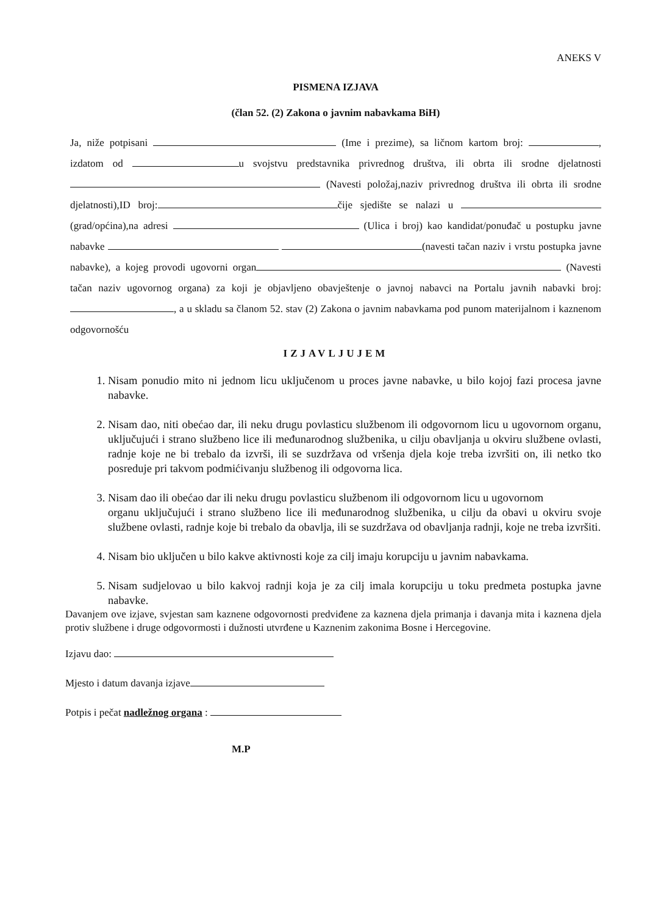ANEKS V
PISMENA IZJAVA
(član 52. (2) Zakona o javnim nabavkama BiH)
Ja, niže potpisani (Ime i prezime), sa ličnom kartom broj: , izdatom od u svojstvu predstavnika privrednog društva, ili obrta ili srodne djelatnosti (Navesti položaj,naziv privrednog društva ili obrta ili srodne djelatnosti),ID broj: čije sjedište se nalazi u (grad/općina),na adresi (Ulica i broj) kao kandidat/ponuđač u postupku javne nabavke (navesti tačan naziv i vrstu postupka javne nabavke), a kojeg provodi ugovorni organ (Navesti tačan naziv ugovornog organa) za koji je objavljeno obavještenje o javnoj nabavci na Portalu javnih nabavki broj: , a u skladu sa članom 52. stav (2) Zakona o javnim nabavkama pod punom materijalnom i kaznenom odgovornošću
IZJAVLJUJEM
1. Nisam ponudio mito ni jednom licu uključenom u proces javne nabavke, u bilo kojoj fazi procesa javne nabavke.
2. Nisam dao, niti obećao dar, ili neku drugu povlasticu službenom ili odgovornom licu u ugovornom organu, uključujući i strano službeno lice ili međunarodnog službenika, u cilju obavljanja u okviru službene ovlasti, radnje koje ne bi trebalo da izvrši, ili se suzdržava od vršenja djela koje treba izvršiti on, ili netko tko posreduje pri takvom podmićivanju službenog ili odgovorna lica.
3. Nisam dao ili obećao dar ili neku drugu povlasticu službenom ili odgovornom licu u ugovornom
organu uključujući i strano službeno lice ili međunarodnog službenika, u cilju da obavi u okviru svoje službene ovlasti, radnje koje bi trebalo da obavlja, ili se suzdržava od obavljanja radnji, koje ne treba izvršiti.
4. Nisam bio uključen u bilo kakve aktivnosti koje za cilj imaju korupciju u javnim nabavkama.
5. Nisam sudjelovao u bilo kakvoj radnji koja je za cilj imala korupciju u toku predmeta postupka javne nabavke.
Davanjem ove izjave, svjestan sam kaznene odgovornosti predviđene za kaznena djela primanja i davanja mita i kaznena djela protiv službene i druge odgovormosti i dužnosti utvrđene u Kaznenim zakonima Bosne i Hercegovine.
Izjavu dao:
Mjesto i datum davanja izjave
Potpis i pečat nadležnog organa :
M.P